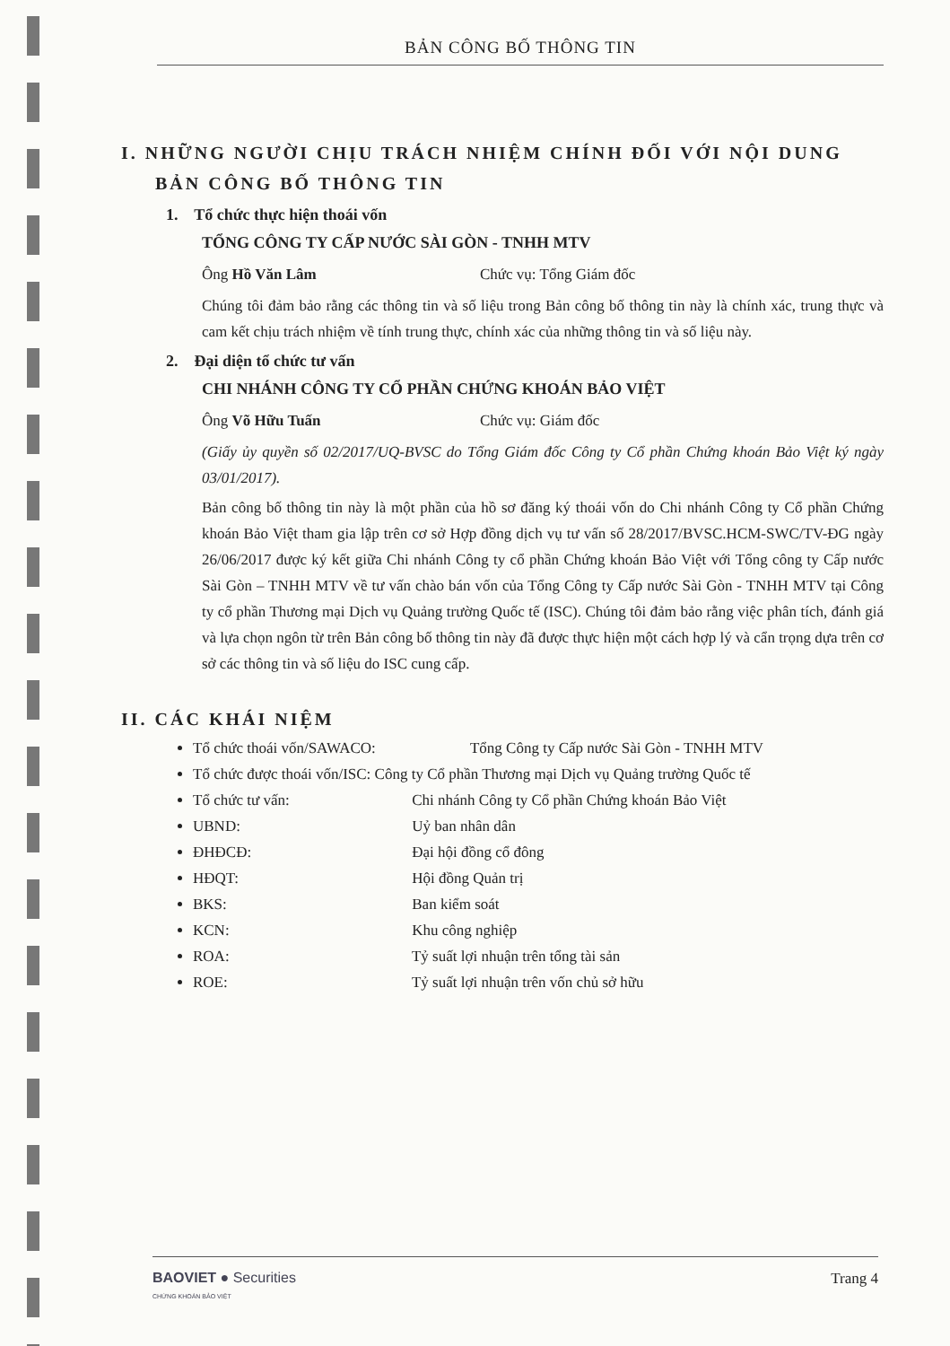BẢN CÔNG BỐ THÔNG TIN
I. NHỮNG NGƯỜI CHỊU TRÁCH NHIỆM CHÍNH ĐỐI VỚI NỘI DUNG
BẢN CÔNG BỐ THÔNG TIN
1. Tổ chức thực hiện thoái vốn
TỔNG CÔNG TY CẤP NƯỚC SÀI GÒN - TNHH MTV
Ông Hồ Văn Lâm Chức vụ: Tổng Giám đốc
Chúng tôi đảm bảo rằng các thông tin và số liệu trong Bản công bố thông tin này là chính xác, trung thực và cam kết chịu trách nhiệm về tính trung thực, chính xác của những thông tin và số liệu này.
2. Đại diện tổ chức tư vấn
CHI NHÁNH CÔNG TY CỔ PHẦN CHỨNG KHOÁN BẢO VIỆT
Ông Võ Hữu Tuấn Chức vụ: Giám đốc
(Giấy ủy quyền số 02/2017/UQ-BVSC do Tổng Giám đốc Công ty Cổ phần Chứng khoán Bảo Việt ký ngày 03/01/2017).
Bản công bố thông tin này là một phần của hồ sơ đăng ký thoái vốn do Chi nhánh Công ty Cổ phần Chứng khoán Bảo Việt tham gia lập trên cơ sở Hợp đồng dịch vụ tư vấn số 28/2017/BVSC.HCM-SWC/TV-ĐG ngày 26/06/2017 được ký kết giữa Chi nhánh Công ty cổ phần Chứng khoán Bảo Việt với Tổng công ty Cấp nước Sài Gòn – TNHH MTV về tư vấn chào bán vốn của Tổng Công ty Cấp nước Sài Gòn - TNHH MTV tại Công ty cổ phần Thương mại Dịch vụ Quảng trường Quốc tế (ISC). Chúng tôi đảm bảo rằng việc phân tích, đánh giá và lựa chọn ngôn từ trên Bản công bố thông tin này đã được thực hiện một cách hợp lý và cẩn trọng dựa trên cơ sở các thông tin và số liệu do ISC cung cấp.
II. CÁC KHÁI NIỆM
Tổ chức thoái vốn/SAWACO: Tổng Công ty Cấp nước Sài Gòn - TNHH MTV
Tổ chức được thoái vốn/ISC: Công ty Cổ phần Thương mại Dịch vụ Quảng trường Quốc tế
Tổ chức tư vấn: Chi nhánh Công ty Cổ phần Chứng khoán Bảo Việt
UBND: Uỷ ban nhân dân
ĐHĐCĐ: Đại hội đồng cổ đông
HĐQT: Hội đồng Quản trị
BKS: Ban kiểm soát
KCN: Khu công nghiệp
ROA: Tỷ suất lợi nhuận trên tổng tài sản
ROE: Tỷ suất lợi nhuận trên vốn chủ sở hữu
BAOVIET ● Securities
CHỨNG KHOÁN BẢO VIỆT
Trang 4